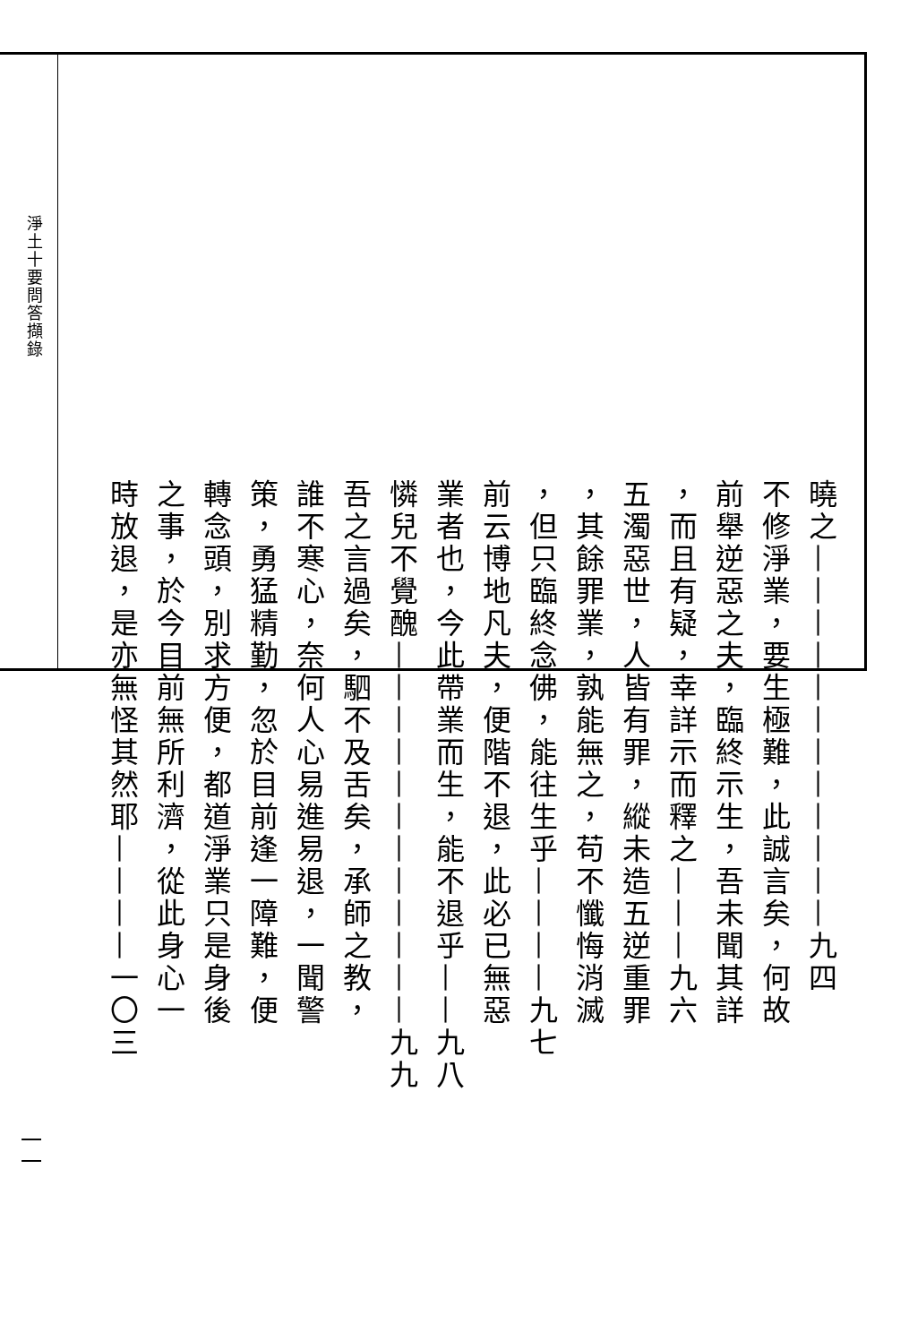淨土十要問答擷錄
曉之————————————九四
不修淨業，要生極難，此誠言矣，何故
前舉逆惡之夫，臨終示生，吾未聞其詳
，而且有疑，幸詳示而釋之———九六
五濁惡世，人皆有罪，縱未造五逆重罪
，其餘罪業，孰能無之，苟不懺悔消滅
，但只臨終念佛，能往生乎————九七
前云博地凡夫，便階不退，此必已無惡
業者也，今此帶業而生，能不退乎——九八
憐兒不覺醜————————————九九
吾之言過矣，駟不及舌矣，承師之教，
誰不寒心，奈何人心易進易退，一聞警
策，勇猛精勤，忽於目前逢一障難，便
轉念頭，別求方便，都道淨業只是身後
之事，於今目前無所利濟，從此身心一
時放退，是亦無怪其然耶————一〇三
一一